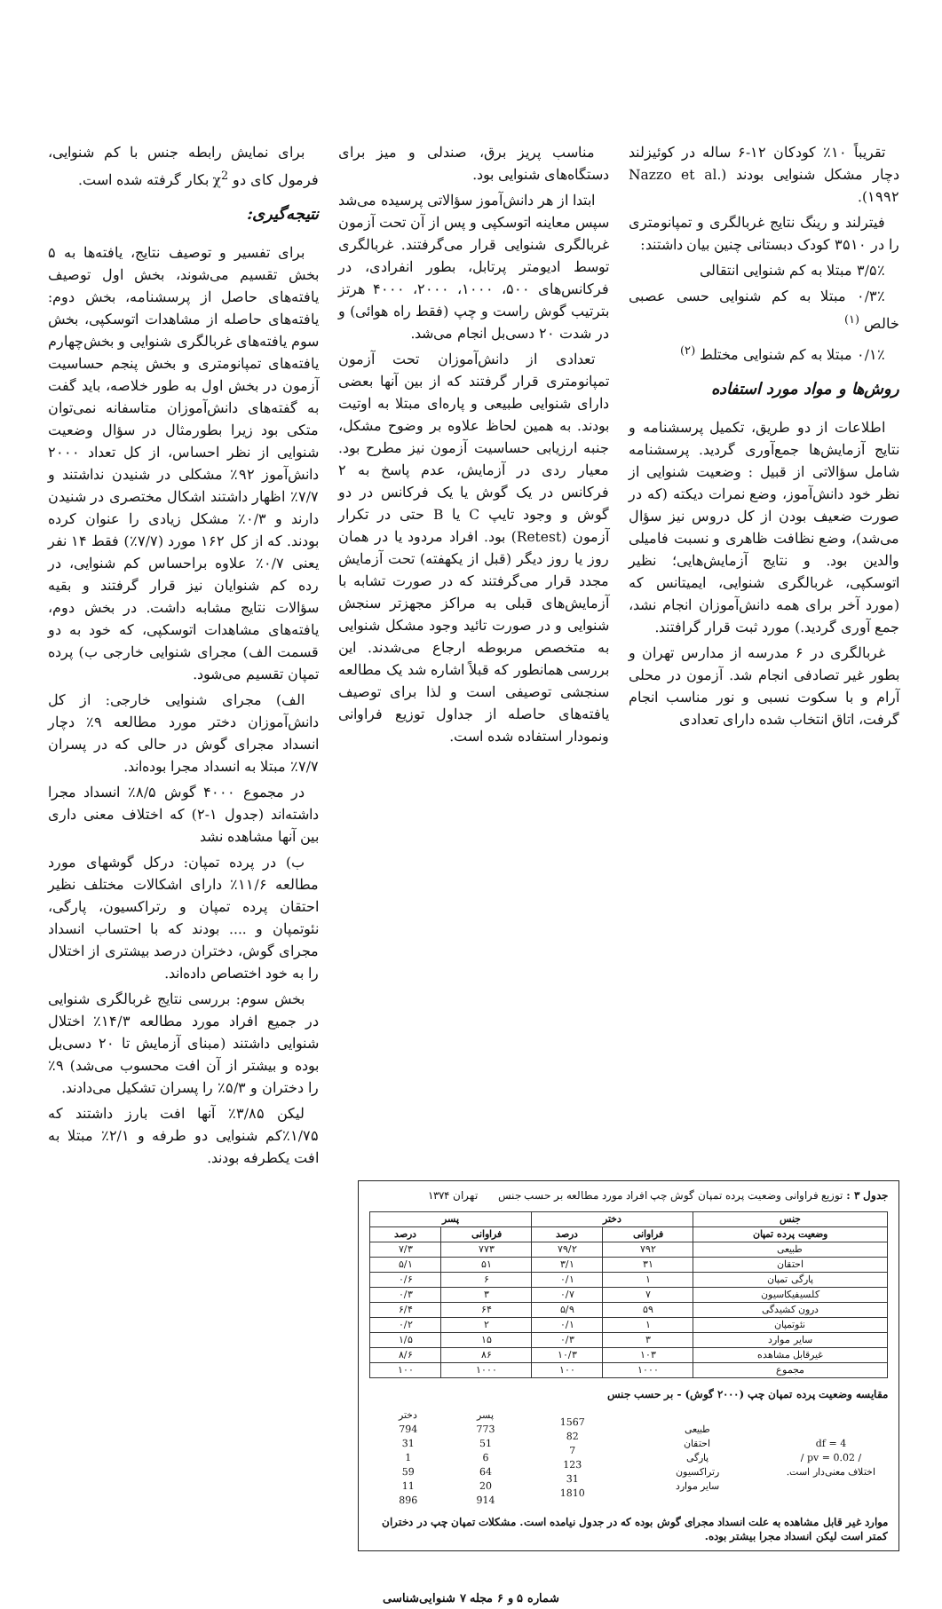تقریباً ۱۰٪ کودکان ۱۲-۶ ساله در کوئیزلند دچار مشکل شنوایی بودند (Nazzo et al. ۱۹۹۲).
فیترلند و رینگ نتایج غربالگری و تمپانومتری را در ۳۵۱۰ کودک دبستانی چنین بیان داشتند:
۳/۵٪ مبتلا به کم شنوایی انتقالی
۰/۳٪ مبتلا به کم شنوایی حسی عصبی خالص <sup>(۱)</sup>
۰/۱٪ مبتلا به کم شنوایی مختلط <sup>(۲)</sup>
روش‌ها و مواد مورد استفاده
اطلاعات از دو طریق، تکمیل پرسشنامه و نتایج آزمایش‌ها جمع‌آوری گردید. پرسشنامه شامل سؤالاتی از قبیل : وضعیت شنوایی از نظر خود دانش‌آموز، وضع نمرات دیکته (که در صورت ضعیف بودن از کل دروس نیز سؤال می‌شد)، وضع نظافت ظاهری و نسبت فامیلی والدین بود. و نتایج آزمایش‌هایی؛ نظیر اتوسکپی، غربالگری شنوایی، ایمیتانس که (مورد آخر برای همه دانش‌آموزان انجام نشد، جمع آوری گردید.) مورد ثبت قرار گرافتند.
غربالگری در ۶ مدرسه از مدارس تهران و بطور غیر تصادفی انجام شد. آزمون در محلی آرام و با سکوت نسبی و نور مناسب انجام گرفت، اتاق انتخاب شده دارای تعدادی
مناسب پریز برق، صندلی و میز برای دستگاه‌های شنوایی بود.
ابتدا از هر دانش‌آموز سؤالاتی پرسیده می‌شد سپس معاینه اتوسکپی و پس از آن تحت آزمون غربالگری شنوایی قرار می‌گرفتند. غربالگری توسط ادیومتر پرتابل، بطور انفرادی، در فرکانس‌های ۵۰۰، ۱۰۰۰، ۲۰۰۰، ۴۰۰۰ هرتز بترتیب گوش راست و چپ (فقط راه هوائی) و در شدت ۲۰ دسی‌بل انجام می‌شد.
تعدادی از دانش‌آموزان تحت آزمون تمپانومتری قرار گرفتند که از بین آنها بعضی دارای شنوایی طبیعی و پاره‌ای مبتلا به اوتیت بودند. به همین لحاظ علاوه بر وضوح مشکل، جنبه ارزیابی حساسیت آزمون نیز مطرح بود. معیار ردی در آزمایش، عدم پاسخ به ۲ فرکانس در یک گوش یا یک فرکانس در دو گوش و وجود تایپ C یا B حتی در تکرار آزمون (Retest) بود. افراد مردود یا در همان روز یا روز دیگر (قبل از یکهفته) تحت آزمایش مجدد قرار می‌گرفتند که در صورت تشابه با آزمایش‌های قبلی به مراکز مجهزتر سنجش شنوایی و در صورت تائید وجود مشکل شنوایی به متخصص مربوطه ارجاع می‌شدند. این بررسی همانطور که قبلاً اشاره شد یک مطالعه سنجشی توصیفی است و لذا برای توصیف یافته‌های حاصله از جداول توزیع فراوانی ونمودار استفاده شده است.
برای نمایش رابطه جنس با کم شنوایی، فرمول کای دو χ<sup>2</sup> بکار گرفته شده است.
نتیجه‌گیری:
برای تفسیر و توصیف نتایج، یافته‌ها به ۵ بخش تقسیم می‌شوند، بخش اول توصیف یافته‌های حاصل از پرسشنامه، بخش دوم: یافته‌های حاصله از مشاهدات اتوسکپی، بخش سوم یافته‌های غربالگری شنوایی و بخش‌چهارم یافته‌های تمپانومتری و بخش پنجم حساسیت آزمون در بخش اول به طور خلاصه، باید گفت به گفته‌های دانش‌آموزان متاسفانه نمی‌توان متکی بود زیرا بطورمثال در سؤال وضعیت شنوایی از نظر احساس، از کل تعداد ۲۰۰۰ دانش‌آموز ۹۲٪ مشکلی در شنیدن نداشتند و ۷/۷٪ اظهار داشتند اشکال مختصری در شنیدن دارند و ۰/۳٪ مشکل زیادی را عنوان کرده بودند. که از کل ۱۶۲ مورد (۷/۷٪) فقط ۱۴ نفر یعنی ۰/۷٪ علاوه براحساس کم شنوایی، در رده کم شنوایان نیز قرار گرفتند و بقیه سؤالات نتایج مشابه داشت. در بخش دوم، یافته‌های مشاهدات اتوسکپی، که خود به دو قسمت الف) مجرای شنوایی خارجی ب) پرده تمپان تقسیم می‌شود.
الف) مجرای شنوایی خارجی: از کل دانش‌آموزان دختر مورد مطالعه ۹٪ دچار انسداد مجرای گوش در حالی که در پسران ۷/۷٪ مبتلا به انسداد مجرا بوده‌اند.
در مجموع ۴۰۰۰ گوش ۸/۵٪ انسداد مجرا داشته‌اند (جدول ۱-۲) که اختلاف معنی داری بین آنها مشاهده نشد
ب) در پرده تمپان: درکل گوشهای مورد مطالعه ۱۱/۶٪ دارای اشکالات مختلف نظیر احتقان پرده تمپان و رتراکسیون، پارگی، نئوتمپان و .... بودند که با احتساب انسداد مجرای گوش، دختران درصد بیشتری از اختلال را به خود اختصاص داده‌اند.
بخش سوم: بررسی نتایج غربالگری شنوایی در جمیع افراد مورد مطالعه ۱۴/۳٪ اختلال شنوایی داشتند (مبنای آزمایش تا ۲۰ دسی‌بل بوده و بیشتر از آن افت محسوب می‌شد) ۹٪ را دختران و ۵/۳٪ را پسران تشکیل می‌دادند.
لیکن ۳/۸۵٪ آنها افت بارز داشتند که ۱/۷۵٪کم شنوایی دو طرفه و ۲/۱٪ مبتلا به افت یکطرفه بودند.
جدول ۳ : توزیع فراوانی وضعیت پرده تمپان گوش چپ افراد مورد مطالعه بر حسب جنس تهران ۱۳۷۴
| جنس | دختر | | پسر | |
| --- | --- | --- | --- | --- |
| وضعیت پرده تمپان | فراوانی | درصد | فراوانی | درصد |
| طبیعی | ۷۹۲ | ۷۹/۲ | ۷۷۳ | ۷/۳ |
| احتقان | ۳۱ | ۳/۱ | ۵۱ | ۵/۱ |
| پارگی تمپان | ۱ | ۰/۱ | ۶ | ۰/۶ |
| کلسیفیکاسیون | ۷ | ۰/۷ | ۳ | ۰/۳ |
| درون کشیدگی | ۵۹ | ۵/۹ | ۶۴ | ۶/۴ |
| نئوتمپان | ۱ | ۰/۱ | ۲ | ۰/۲ |
| سایر موارد | ۳ | ۰/۳ | ۱۵ | ۱/۵ |
| غیرقابل مشاهده | ۱۰۳ | ۱۰/۳ | ۸۶ | ۸/۶ |
| مجموع | ۱۰۰۰ | ۱۰۰ | ۱۰۰۰ | ۱۰۰ |
مقایسه وضعیت پرده تمپان چپ (۲۰۰۰ گوش) - بر حسب جنس
| df = 4 / pv = 0.02 / اختلاف معنی‌دار است. | طبیعی احتقان پارگی رتراکسیون سایر موارد | 1567 82 7 123 31 1810 | پسر 773 51 6 64 20 914 | دختر 794 31 1 59 11 896 |
موارد غیر قابل مشاهده به علت انسداد مجرای گوش بوده که در جدول نیامده است. مشکلات تمپان چپ در دختران کمتر است لیکن انسداد مجرا بیشتر بوده.
شماره ۵ و ۶ مجله ۷ شنوایی‌شناسی